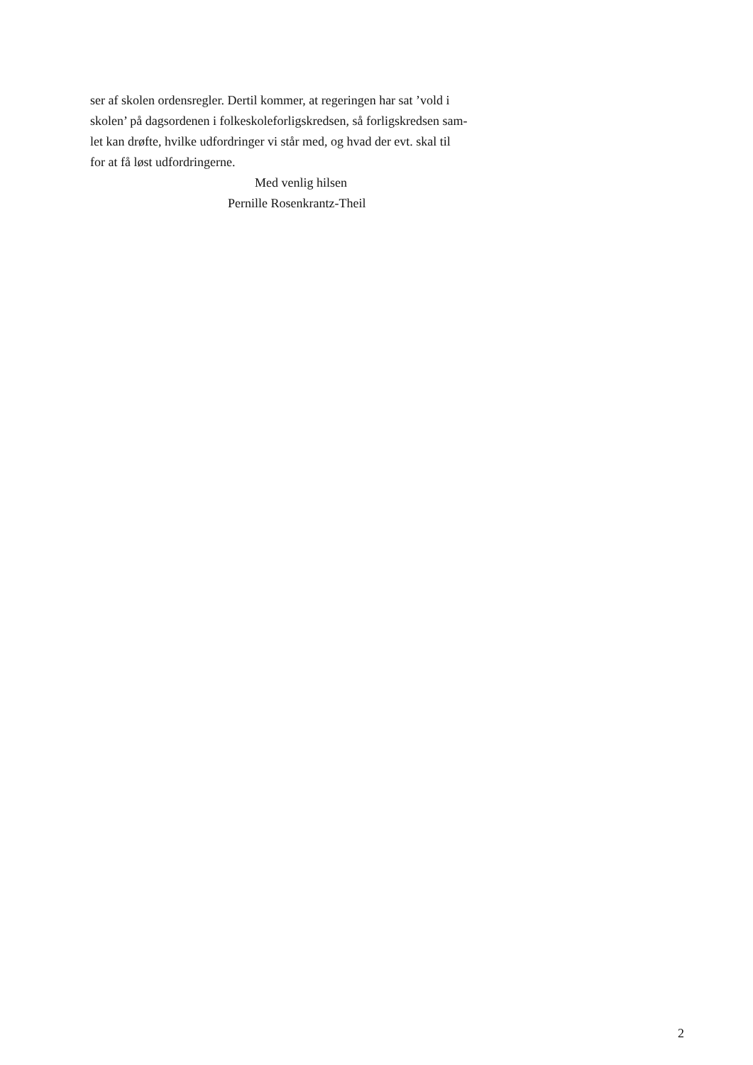ser af skolen ordensregler. Dertil kommer, at regeringen har sat ’vold i
skolen’ på dagsordenen i folkeskoleforligskredsen, så forligskredsen sam-
let kan drøfte, hvilke udfordringer vi står med, og hvad der evt. skal til
for at få løst udfordringerne.
Med venlig hilsen
Pernille Rosenkrantz-Theil
2